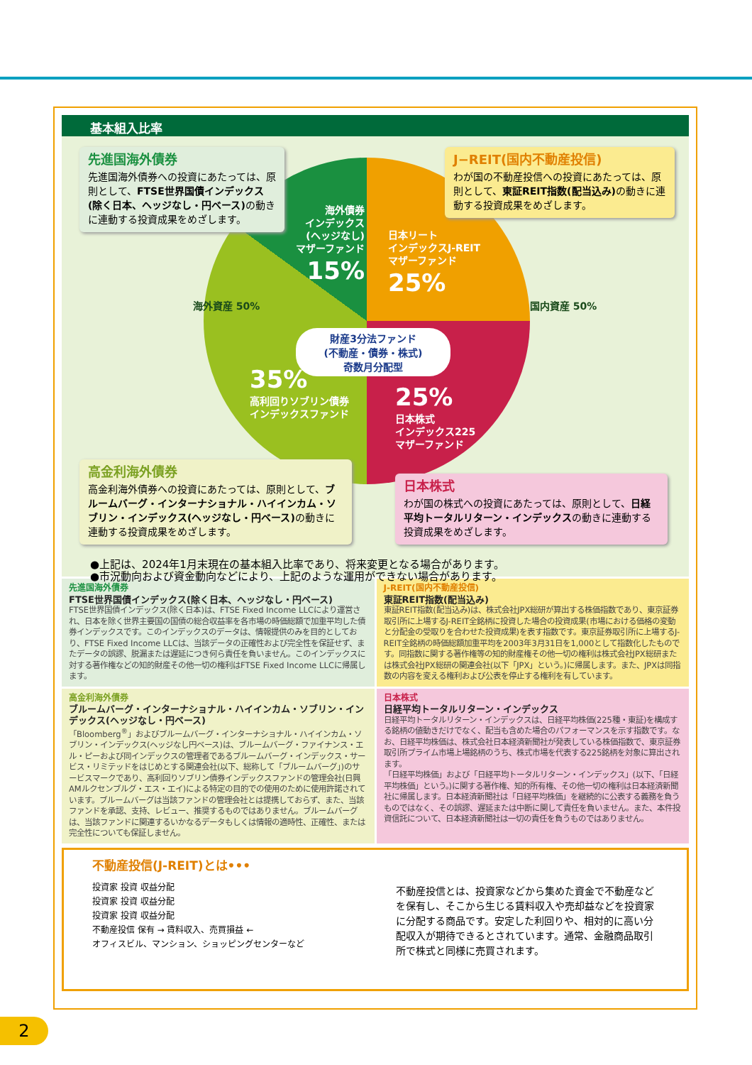基本組入比率
海外債券
インデックス
(ヘッジなし)
マザーファンド
15%
日本リート
インデックスJ-REIT
マザーファンド
25%
財産3分法ファンド
(不動産・債券・株式)
奇数月分配型
35%
高利回りソブリン債券
インデックスファンド
25%
日本株式
インデックス225
マザーファンド
海外資産 50% 国内資産 50%
先進国海外債券
先進国海外債券への投資にあたっては、原則として、FTSE世界国債インデックス(除く日本、ヘッジなし・円ベース) の動きに連動する投資成果をめざします。
J−REIT(国内不動産投信)
わが国の不動産投信への投資にあたっては、原則として、東証REIT指数(配当込み) の動きに連動する投資成果をめざします。
高金利海外債券
高金利海外債券への投資にあたっては、原則として、ブルームバーグ・インターナショナル・ハイインカム・ソブリン・インデックス(ヘッジなし・円ベース) の動きに連動する投資成果をめざします。
日本株式
わが国の株式への投資にあたっては、原則として、日経平均トータルリターン・インデックスの動きに連動する投資成果をめざします。
●上記は、2024年1月末現在の基本組入比率であり、将来変更となる場合があります。
●市況動向および資金動向などにより、上記のような運用ができない場合があります。
先進国海外債券
FTSE世界国債インデックス(除く日本、ヘッジなし・円ベース)
FTSE世界国債インデックス(除く日本)は、FTSE Fixed Income LLCにより運営され、日本を除く世界主要国の国債の総合収益率を各市場の時価総額で加重平均した債券インデックスです。このインデックスのデータは、情報提供のみを目的としており、FTSE Fixed Income LLCは、当該データの正確性および完全性を保証せず、またデータの誤謬、脱漏または遅延につき何ら責任を負いません。このインデックスに対する著作権などの知的財産その他一切の権利はFTSE Fixed Income LLCに帰属します。
J-REIT(国内不動産投信)
東証REIT指数(配当込み)
東証REIT指数(配当込み)は、株式会社JPX総研が算出する株価指数であり、東京証券取引所に上場するJ-REIT全銘柄に投資した場合の投資成果(市場における価格の変動と分配金の受取りを合わせた投資成果)を表す指数です。東京証券取引所に上場するJ-REIT全銘柄の時価総額加重平均を2003年3月31日を1,000として指数化したものです。同指数に関する著作権等の知的財産権その他一切の権利は株式会社JPX総研または株式会社JPX総研の関連会社(以下「JPX」という。)に帰属します。また、JPXは同指数の内容を変える権利および公表を停止する権利を有しています。
高金利海外債券
ブルームバーグ・インターナショナル・ハイインカム・ソブリン・インデックス(ヘッジなし・円ベース)
「Bloomberg<sup>®</sup>」およびブルームバーグ・インターナショナル・ハイインカム・ソブリン・インデックス(ヘッジなし円ベース)は、ブルームバーグ・ファイナンス・エル・ピーおよび同インデックスの管理者であるブルームバーグ・インデックス・サービス・リミテッドをはじめとする関連会社(以下、総称して「ブルームバーグ」)のサービスマークであり、高利回りソブリン債券インデックスファンドの管理会社(日興AMルクセンブルグ・エス・エイ)による特定の目的での使用のために使用許諾されています。ブルームバーグは当該ファンドの管理会社とは提携しておらず、また、当該ファンドを承認、支持、レビュー、推奨するものではありません。ブルームバーグは、当該ファンドに関連するいかなるデータもしくは情報の適時性、正確性、または完全性についても保証しません。
日本株式
日経平均トータルリターン・インデックス
日経平均トータルリターン・インデックスは、日経平均株価(225種・東証)を構成する銘柄の値動きだけでなく、配当も含めた場合のパフォーマンスを示す指数です。なお、日経平均株価は、株式会社日本経済新聞社が発表している株価指数で、東京証券取引所プライム市場上場銘柄のうち、株式市場を代表する225銘柄を対象に算出されます。
「日経平均株価」および「日経平均トータルリターン・インデックス」(以下、「日経平均株価」という。)に関する著作権、知的所有権、その他一切の権利は日本経済新聞社に帰属します。日本経済新聞社は「日経平均株価」を継続的に公表する義務を負うものではなく、その誤謬、遅延または中断に関して責任を負いません。また、本件投資信託について、日本経済新聞社は一切の責任を負うものではありません。
不動産投信(J-REIT)とは•••
投資家 投資 収益分配
投資家 投資 収益分配
投資家 投資 収益分配
不動産投信 保有 → 賃料収入、売買損益 ←
オフィスビル、マンション、ショッピングセンターなど
不動産投信とは、投資家などから集めた資金で不動産などを保有し、そこから生じる賃料収入や売却益などを投資家に分配する商品です。安定した利回りや、相対的に高い分配収入が期待できるとされています。通常、金融商品取引所で株式と同様に売買されます。
2